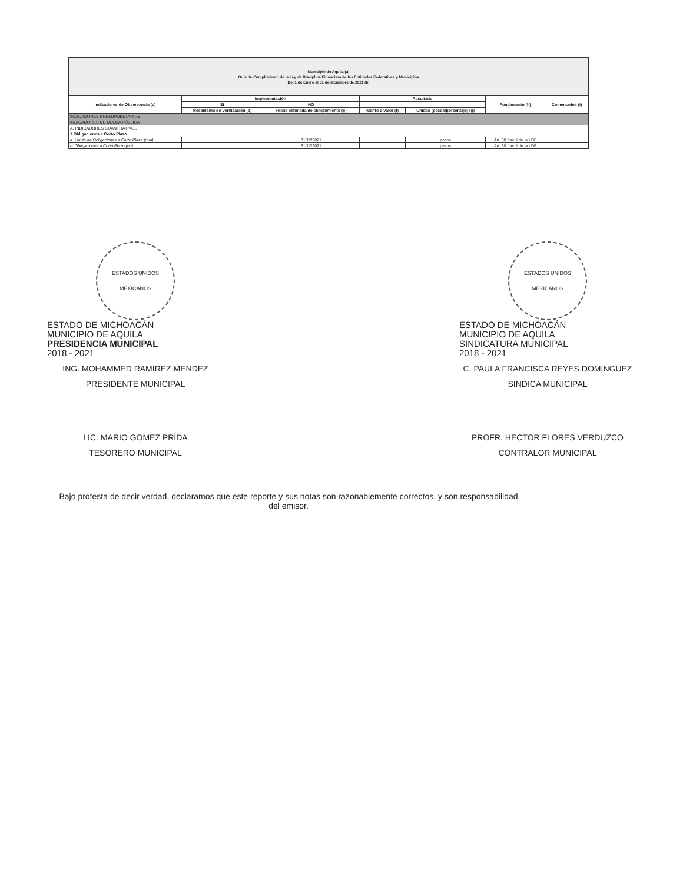| Municipio de Aquila (a) Guía de Cumplimiento de la Ley de Disciplina Financiera de las Entidades Federativas y Municipios Del 1 de Enero al 31 de diciembre de 2021 (b) | | | | | | |
| Indicadores de Observancia (c) | Implementación | | Resultado | | Fundamento (h) | Comentarios (i) |
| | SI | NO | | | | |
| | Mecanismo de Verificación (d) | Fecha estimada de cumplimiento (e) | Monto o valor (f) | Unidad (pesos/porcentaje) (g) | | |
| INDICADORES PRESUPUESTARIOS | | | | | | |
| INDICADORES DE DEUDA PÚBLICA | | | | | | |
| A. INDICADORES CUANTITATIVOS | | | | | | |
| 1 Obligaciones a Corto Plazo | | | | | | |
| a. Límite de Obligaciones a Corto Plazo (mm) | | 31/12/2021 | | pesos | Art. 30 frac. I de la LDF | |
| b. Obligaciones a Corto Plazo (nn) | | 31/12/2021 | | pesos | Art. 30 frac. I de la LDF | |
ESTADOS UNIDOS MEXICANOS
ESTADO DE MICHOACÁN
MUNICIPIO DE AQUILA
PRESIDENCIA MUNICIPAL
2018 - 2021
ING. MOHAMMED RAMIREZ MENDEZ
PRESIDENTE MUNICIPAL
ESTADOS UNIDOS MEXICANOS
ESTADO DE MICHOACÁN
MUNICIPIO DE AQUILA
SINDICATURA MUNICIPAL
2018 - 2021
C. PAULA FRANCISCA REYES DOMINGUEZ
SINDICA MUNICIPAL
LIC. MARIO GOMEZ PRIDA
TESORERO MUNICIPAL
PROFR. HECTOR FLORES VERDUZCO
CONTRALOR MUNICIPAL
Bajo protesta de decir verdad, declaramos que este reporte y sus notas son razonablemente correctos, y son responsabilidad del emisor.